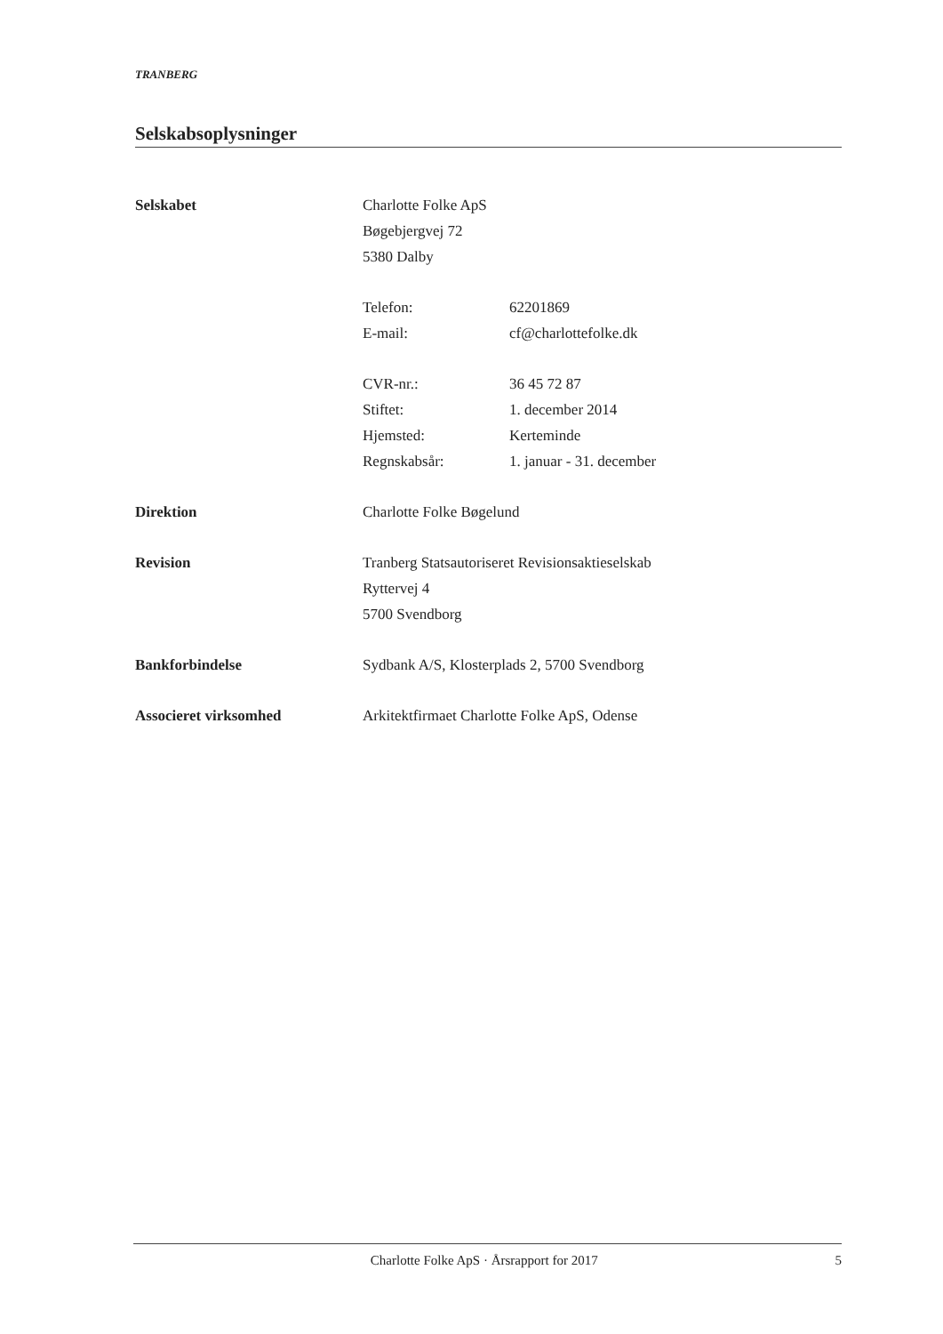TRANBERG
Selskabsoplysninger
Selskabet Charlotte Folke ApS
Bøgebjergvej 72
5380 Dalby
Telefon: 62201869
E-mail: cf@charlottefolke.dk
CVR-nr.: 36 45 72 87
Stiftet: 1. december 2014
Hjemsted: Kerteminde
Regnskabsår: 1. januar - 31. december
Direktion Charlotte Folke Bøgelund
Revision Tranberg Statsautoriseret Revisionsaktieselskab
Ryttervej 4
5700 Svendborg
Bankforbindelse Sydbank A/S, Klosterplads 2, 5700 Svendborg
Associeret virksomhed Arkitektfirmaet Charlotte Folke ApS, Odense
Charlotte Folke ApS · Årsrapport for 2017 5